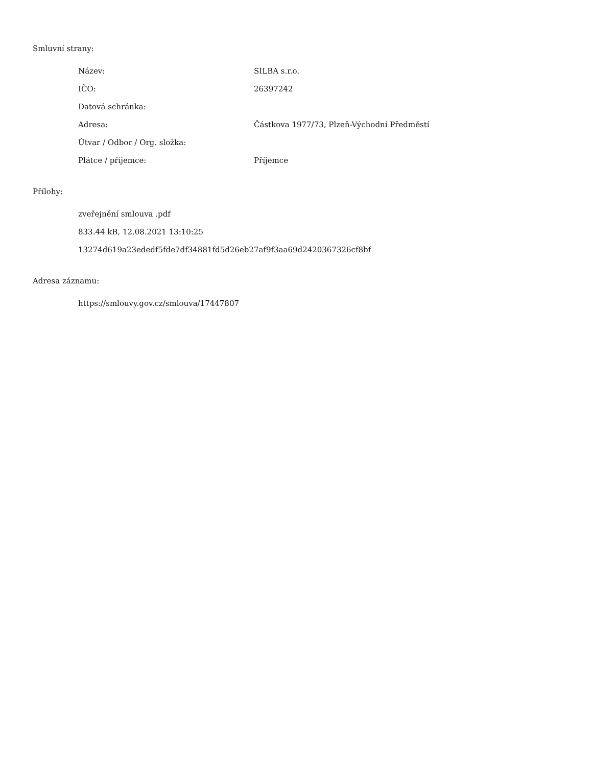Smluvní strany:
| Název: | SILBA s.r.o. |
| IČO: | 26397242 |
| Datová schránka: | |
| Adresa: | Částkova 1977/73, Plzeň-Východní Předměstí |
| Útvar / Odbor / Org. složka: | |
| Plátce / příjemce: | Příjemce |
Přílohy:
zveřejnění smlouva .pdf
833.44 kB, 12.08.2021 13:10:25
13274d619a23ededf5fde7df34881fd5d26eb27af9f3aa69d2420367326cf8bf
Adresa záznamu:
https://smlouvy.gov.cz/smlouva/17447807